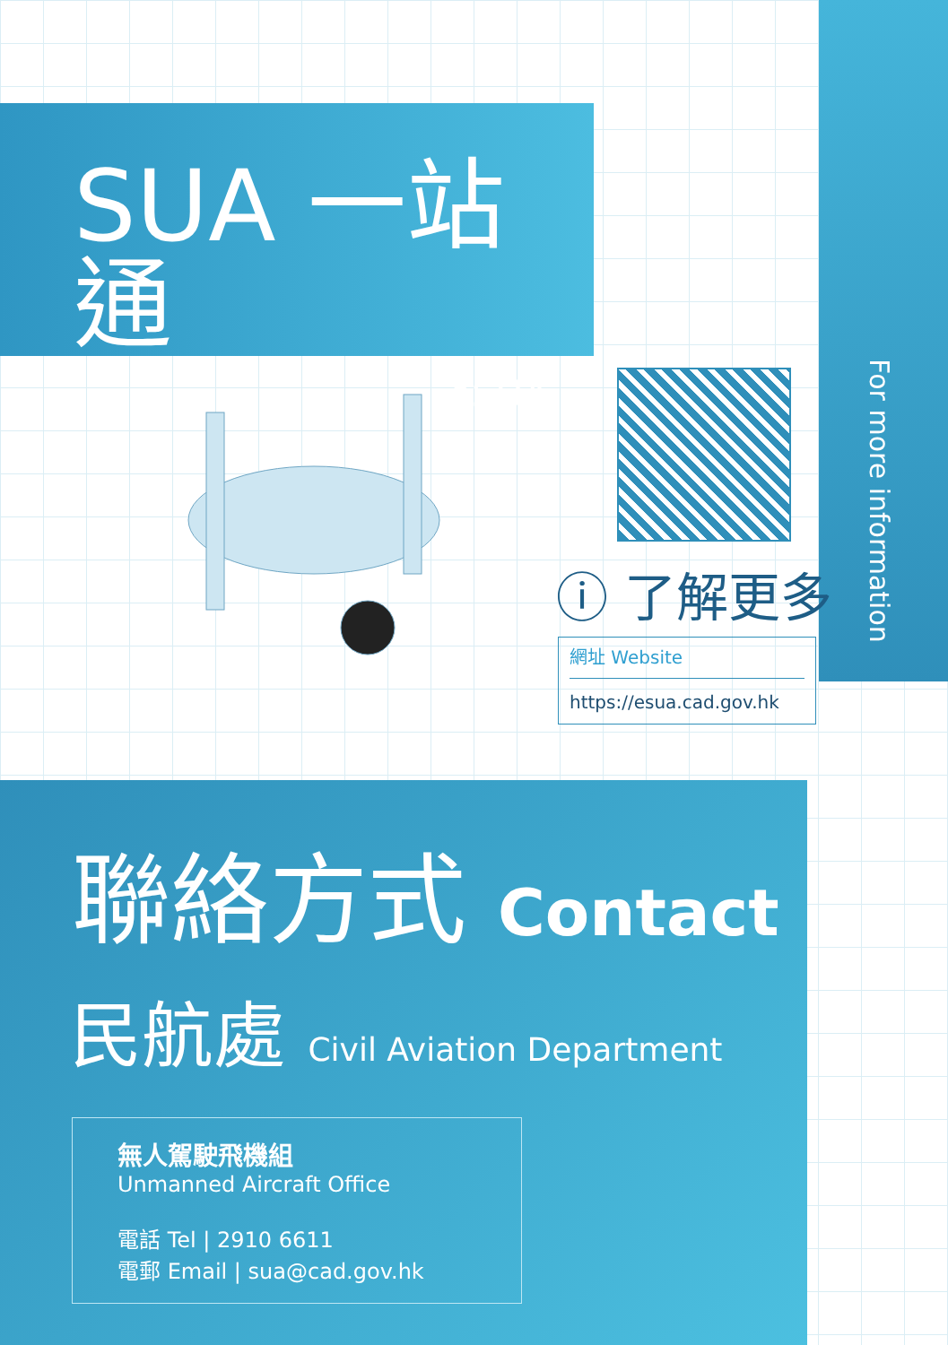For more information
SUA 一站通
eSUA
ⓘ 了解更多
網址 Website
https://esua.cad.gov.hk
聯絡方式 Contact
民航處 Civil Aviation Department
無人駕駛飛機組
Unmanned Aircraft Office
電話 Tel | 2910 6611
電郵 Email | sua@cad.gov.hk